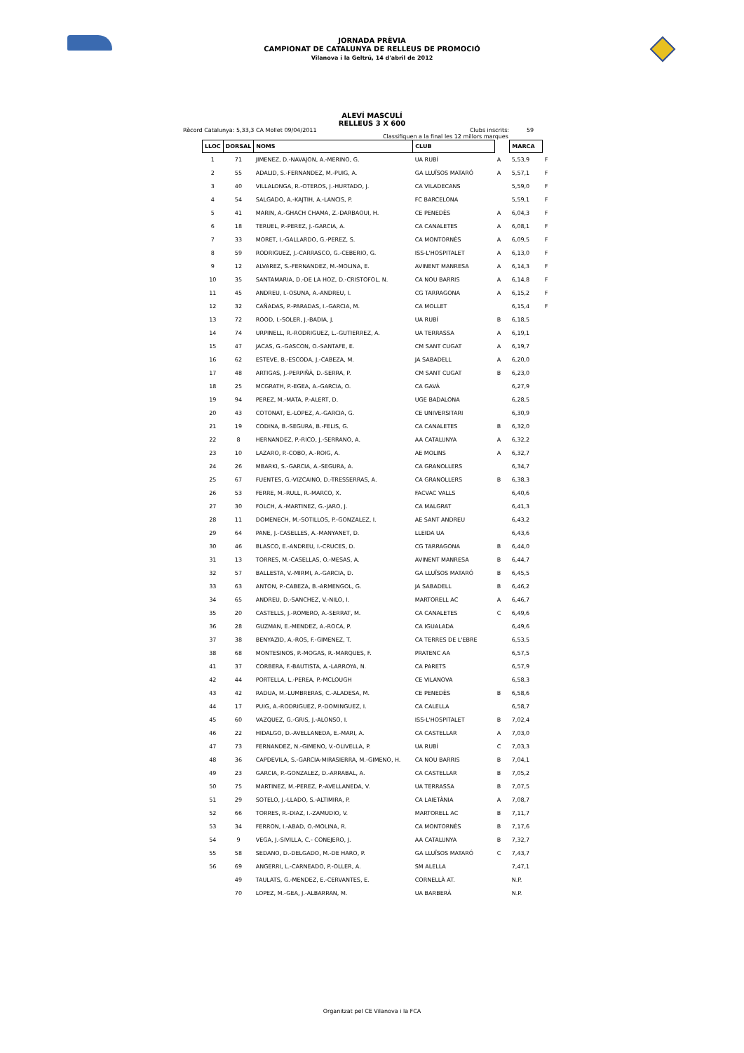JORNADA PRÈVIA
CAMPIONAT DE CATALUNYA DE RELLEUS DE PROMOCIÓ
Vilanova i la Geltrú, 14 d'abril de 2012
ALEVÍ MASCULÍ
RELLEUS 3 X 600
Rècord Catalunya: 5,33,3 CA Mollet 09/04/2011 Clubs inscrits: 59
Classifiquen a la final les 12 millors marques
| LLOC | DORSAL | NOMS | CLUB | | MARCA | |
| --- | --- | --- | --- | --- | --- | --- |
| 1 | 71 | JIMENEZ, D.-NAVAJON, A.-MERINO, G. | UA RUBÍ | A | 5,53,9 | F |
| 2 | 55 | ADALID, S.-FERNANDEZ, M.-PUIG, A. | GA LLUÏSOS MATARÓ | A | 5,57,1 | F |
| 3 | 40 | VILLALONGA, R.-OTEROS, J.-HURTADO, J. | CA VILADECANS | | 5,59,0 | F |
| 4 | 54 | SALGADO, A.-KAJTIH, A.-LANCIS, P. | FC BARCELONA | | 5,59,1 | F |
| 5 | 41 | MARIN, A.-GHACH CHAMA, Z.-DARBAOUI, H. | CE PENEDÈS | A | 6,04,3 | F |
| 6 | 18 | TERUEL, P.-PEREZ, J.-GARCIA, A. | CA CANALETES | A | 6,08,1 | F |
| 7 | 33 | MORET, I.-GALLARDO, G.-PEREZ, S. | CA MONTORNÈS | A | 6,09,5 | F |
| 8 | 59 | RODRIGUEZ, J.-CARRASCO, G.-CEBERIO, G. | ISS-L'HOSPITALET | A | 6,13,0 | F |
| 9 | 12 | ALVAREZ, S.-FERNANDEZ, M.-MOLINA, E. | AVINENT MANRESA | A | 6,14,3 | F |
| 10 | 35 | SANTAMARIA, D.-DE LA HOZ, D.-CRISTOFOL, N. | CA NOU BARRIS | A | 6,14,8 | F |
| 11 | 45 | ANDREU, I.-OSUNA, A.-ANDREU, I. | CG TARRAGONA | A | 6,15,2 | F |
| 12 | 32 | CAÑADAS, P.-PARADAS, I.-GARCIA, M. | CA MOLLET | | 6,15,4 | F |
| 13 | 72 | ROOD, I.-SOLER, J.-BADIA, J. | UA RUBÍ | B | 6,18,5 | |
| 14 | 74 | URPINELL, R.-RODRIGUEZ, L.-GUTIERREZ, A. | UA TERRASSA | A | 6,19,1 | |
| 15 | 47 | JACAS, G.-GASCON, O.-SANTAFE, E. | CM SANT CUGAT | A | 6,19,7 | |
| 16 | 62 | ESTEVE, B.-ESCODA, J.-CABEZA, M. | JA SABADELL | A | 6,20,0 | |
| 17 | 48 | ARTIGAS, J.-PERPIÑÀ, D.-SERRA, P. | CM SANT CUGAT | B | 6,23,0 | |
| 18 | 25 | MCGRATH, P.-EGEA, A.-GARCIA, O. | CA GAVÀ | | 6,27,9 | |
| 19 | 94 | PEREZ, M.-MATA, P.-ALERT, D. | UGE BADALONA | | 6,28,5 | |
| 20 | 43 | COTONAT, E.-LOPEZ, A.-GARCIA, G. | CE UNIVERSITARI | | 6,30,9 | |
| 21 | 19 | CODINA, B.-SEGURA, B.-FELIS, G. | CA CANALETES | B | 6,32,0 | |
| 22 | 8 | HERNANDEZ, P.-RICO, J.-SERRANO, A. | AA CATALUNYA | A | 6,32,2 | |
| 23 | 10 | LAZARO, P.-COBO, A.-ROIG, A. | AE MOLINS | A | 6,32,7 | |
| 24 | 26 | MBARKI, S.-GARCIA, A.-SEGURA, A. | CA GRANOLLERS | | 6,34,7 | |
| 25 | 67 | FUENTES, G.-VIZCAINO, D.-TRESSERRAS, A. | CA GRANOLLERS | B | 6,38,3 | |
| 26 | 53 | FERRE, M.-RULL, R.-MARCO, X. | FACVAC VALLS | | 6,40,6 | |
| 27 | 30 | FOLCH, A.-MARTINEZ, G.-JARO, J. | CA MALGRAT | | 6,41,3 | |
| 28 | 11 | DOMENECH, M.-SOTILLOS, P.-GONZALEZ, I. | AE SANT ANDREU | | 6,43,2 | |
| 29 | 64 | PANE, J.-CASELLES, A.-MANYANET, D. | LLEIDA UA | | 6,43,6 | |
| 30 | 46 | BLASCO, E.-ANDREU, I.-CRUCES, D. | CG TARRAGONA | B | 6,44,0 | |
| 31 | 13 | TORRES, M.-CASELLAS, O.-MESAS, A. | AVINENT MANRESA | B | 6,44,7 | |
| 32 | 57 | BALLESTA, V.-MIRMI, A.-GARCIA, D. | GA LLUÏSOS MATARÓ | B | 6,45,5 | |
| 33 | 63 | ANTON, P.-CABEZA, B.-ARMENGOL, G. | JA SABADELL | B | 6,46,2 | |
| 34 | 65 | ANDREU, D.-SANCHEZ, V.-NILO, I. | MARTORELL AC | A | 6,46,7 | |
| 35 | 20 | CASTELLS, J.-ROMERO, A.-SERRAT, M. | CA CANALETES | C | 6,49,6 | |
| 36 | 28 | GUZMAN, E.-MENDEZ, A.-ROCA, P. | CA IGUALADA | | 6,49,6 | |
| 37 | 38 | BENYAZID, A.-ROS, F.-GIMENEZ, T. | CA TERRES DE L'EBRE | | 6,53,5 | |
| 38 | 68 | MONTESINOS, P.-MOGAS, R.-MARQUES, F. | PRATENC AA | | 6,57,5 | |
| 41 | 37 | CORBERA, F.-BAUTISTA, A.-LARROYA, N. | CA PARETS | | 6,57,9 | |
| 42 | 44 | PORTELLA, L.-PEREA, P.-MCLOUGH | CE VILANOVA | | 6,58,3 | |
| 43 | 42 | RADUA, M.-LUMBRERAS, C.-ALADESA, M. | CE PENEDÈS | B | 6,58,6 | |
| 44 | 17 | PUIG, A.-RODRIGUEZ, P.-DOMINGUEZ, I. | CA CALELLA | | 6,58,7 | |
| 45 | 60 | VAZQUEZ, G.-GRIS, J.-ALONSO, I. | ISS-L'HOSPITALET | B | 7,02,4 | |
| 46 | 22 | HIDALGO, D.-AVELLANEDA, E.-MARI, A. | CA CASTELLAR | A | 7,03,0 | |
| 47 | 73 | FERNANDEZ, N.-GIMENO, V.-OLIVELLA, P. | UA RUBÍ | C | 7,03,3 | |
| 48 | 36 | CAPDEVILA, S.-GARCIA-MIRASIERRA, M.-GIMENO, H. | CA NOU BARRIS | B | 7,04,1 | |
| 49 | 23 | GARCIA, P.-GONZALEZ, D.-ARRABAL, A. | CA CASTELLAR | B | 7,05,2 | |
| 50 | 75 | MARTINEZ, M.-PEREZ, P.-AVELLANEDA, V. | UA TERRASSA | B | 7,07,5 | |
| 51 | 29 | SOTELO, J.-LLADO, S.-ALTIMIRA, P. | CA LAIETÀNIA | A | 7,08,7 | |
| 52 | 66 | TORRES, R.-DIAZ, I.-ZAMUDIO, V. | MARTORELL AC | B | 7,11,7 | |
| 53 | 34 | FERRON, I.-ABAD, O.-MOLINA, R. | CA MONTORNÈS | B | 7,17,6 | |
| 54 | 9 | VEGA, J.-SIVILLA, C.- CONEJERO, J. | AA CATALUNYA | B | 7,32,7 | |
| 55 | 58 | SEDANO, D.-DELGADO, M.-DE HARO, P. | GA LLUÏSOS MATARÓ | C | 7,43,7 | |
| 56 | 69 | ANGERRI, L.-CARNEADO, P.-OLLER, A. | SM ALELLA | | 7,47,1 | |
| | 49 | TAULATS, G.-MENDEZ, E.-CERVANTES, E. | CORNELLÀ AT. | | N.P. | |
| | 70 | LOPEZ, M.-GEA, J.-ALBARRAN, M. | UA BARBERÀ | | N.P. | |
Organitzat pel CE Vilanova i la FCA